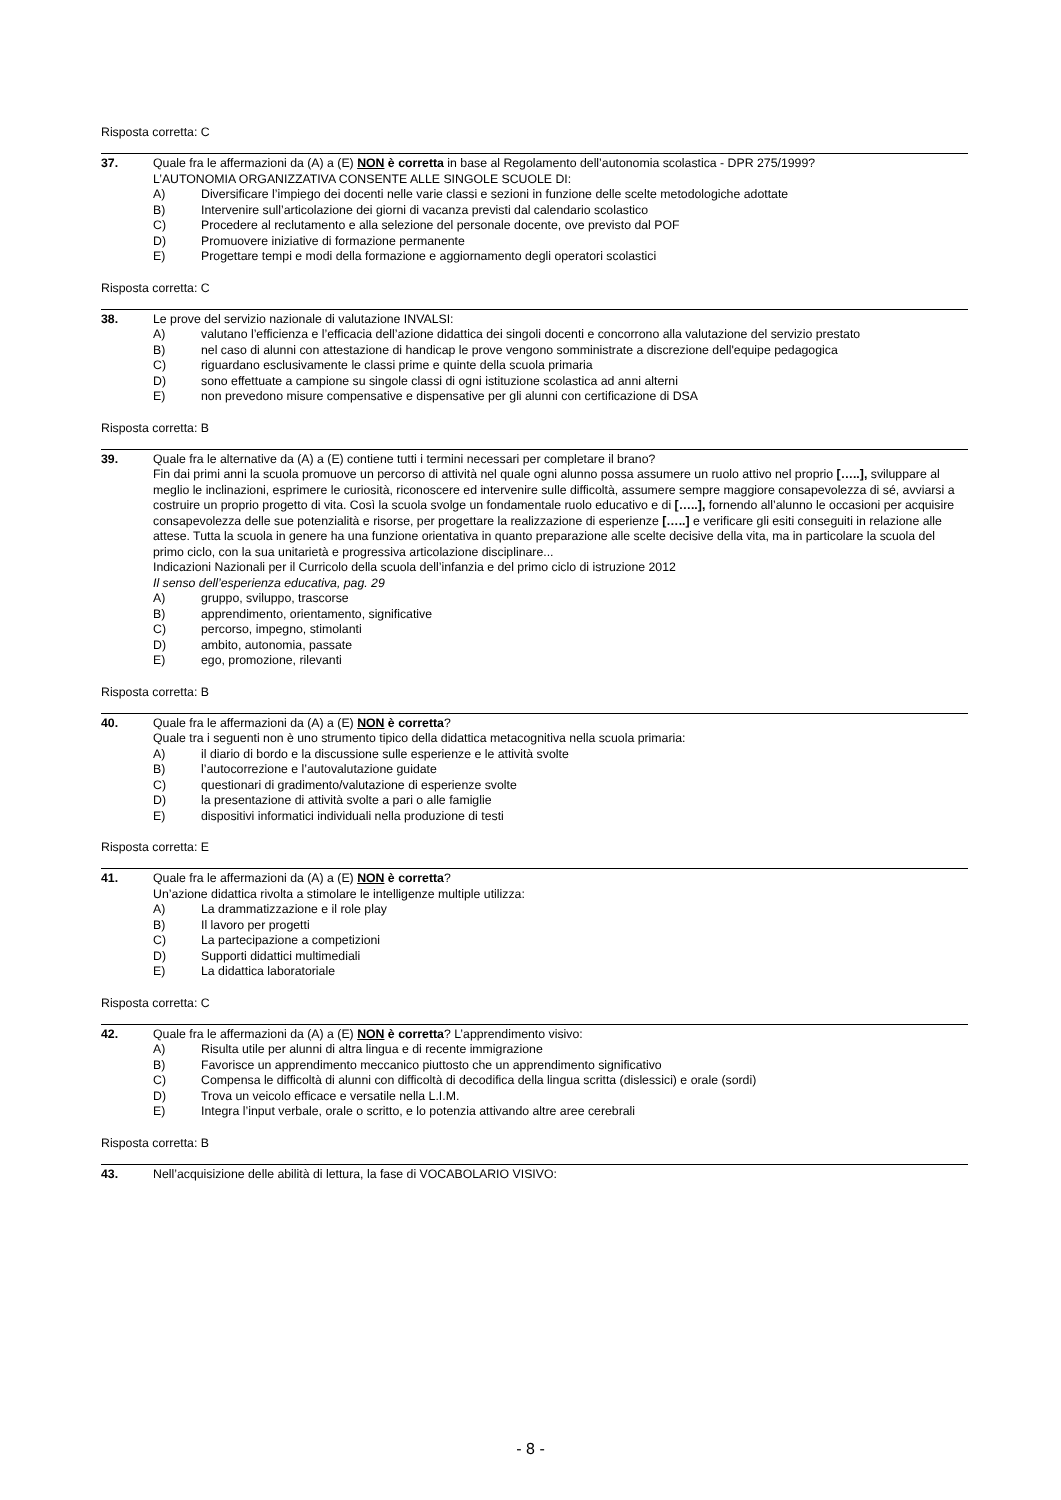Risposta corretta: C
37. Quale fra le affermazioni da (A) a (E) NON è corretta in base al Regolamento dell’autonomia scolastica - DPR 275/1999?
L’AUTONOMIA ORGANIZZATIVA CONSENTE ALLE SINGOLE SCUOLE DI:
A) Diversificare l’impiego dei docenti nelle varie classi e sezioni in funzione delle scelte metodologiche adottate
B) Intervenire sull’articolazione dei giorni di vacanza previsti dal calendario scolastico
C) Procedere al reclutamento e alla selezione del personale docente, ove previsto dal POF
D) Promuovere iniziative di formazione permanente
E) Progettare tempi e modi della formazione e aggiornamento degli operatori scolastici
Risposta corretta: C
38. Le prove del servizio nazionale di valutazione INVALSI:
A) valutano l’efficienza e l’efficacia dell’azione didattica dei singoli docenti e concorrono alla valutazione del servizio prestato
B) nel caso di alunni con attestazione di handicap le prove vengono somministrate a discrezione dell'equipe pedagogica
C) riguardano esclusivamente le classi prime e quinte della scuola primaria
D) sono effettuate a campione su singole classi di ogni istituzione scolastica ad anni alterni
E) non prevedono misure compensative e dispensative per gli alunni con certificazione di DSA
Risposta corretta: B
39. Quale fra le alternative da (A) a (E) contiene tutti i termini necessari per completare il brano?
Fin dai primi anni la scuola promuove un percorso di attività nel quale ogni alunno possa assumere un ruolo attivo nel proprio […..], sviluppare al meglio le inclinazioni, esprimere le curiosità, riconoscere ed intervenire sulle difficoltà, assumere sempre maggiore consapevolezza di sé, avviarsi a costruire un proprio progetto di vita. Così la scuola svolge un fondamentale ruolo educativo e di […..], fornendo all’alunno le occasioni per acquisire consapevolezza delle sue potenzialità e risorse, per progettare la realizzazione di esperienze […..] e verificare gli esiti conseguiti in relazione alle attese. Tutta la scuola in genere ha una funzione orientativa in quanto preparazione alle scelte decisive della vita, ma in particolare la scuola del primo ciclo, con la sua unitarietà e progressiva articolazione disciplinare...
Indicazioni Nazionali per il Curricolo della scuola dell’infanzia e del primo ciclo di istruzione 2012
Il senso dell’esperienza educativa, pag. 29
A) gruppo, sviluppo, trascorse
B) apprendimento, orientamento, significative
C) percorso, impegno, stimolanti
D) ambito, autonomia, passate
E) ego, promozione, rilevanti
Risposta corretta: B
40. Quale fra le affermazioni da (A) a (E) NON è corretta?
Quale tra i seguenti non è uno strumento tipico della didattica metacognitiva nella scuola primaria:
A) il diario di bordo e la discussione sulle esperienze e le attività svolte
B) l’autocorrezione e l’autovalutazione guidate
C) questionari di gradimento/valutazione di esperienze svolte
D) la presentazione di attività svolte a pari o alle famiglie
E) dispositivi informatici individuali nella produzione di testi
Risposta corretta: E
41. Quale fra le affermazioni da (A) a (E) NON è corretta?
Un’azione didattica rivolta a stimolare le intelligenze multiple utilizza:
A) La drammatizzazione e il role play
B) Il lavoro per progetti
C) La partecipazione a competizioni
D) Supporti didattici multimediali
E) La didattica laboratoriale
Risposta corretta: C
42. Quale fra le affermazioni da (A) a (E) NON è corretta? L’apprendimento visivo:
A) Risulta utile per alunni di altra lingua e di recente immigrazione
B) Favorisce un apprendimento meccanico piuttosto che un apprendimento significativo
C) Compensa le difficoltà di alunni con difficoltà di decodifica della lingua scritta (dislessici) e orale (sordi)
D) Trova un veicolo efficace e versatile nella L.I.M.
E) Integra l’input verbale, orale o scritto, e lo potenzia attivando altre aree cerebrali
Risposta corretta: B
43. Nell’acquisizione delle abilità di lettura, la fase di VOCABOLARIO VISIVO:
- 8 -